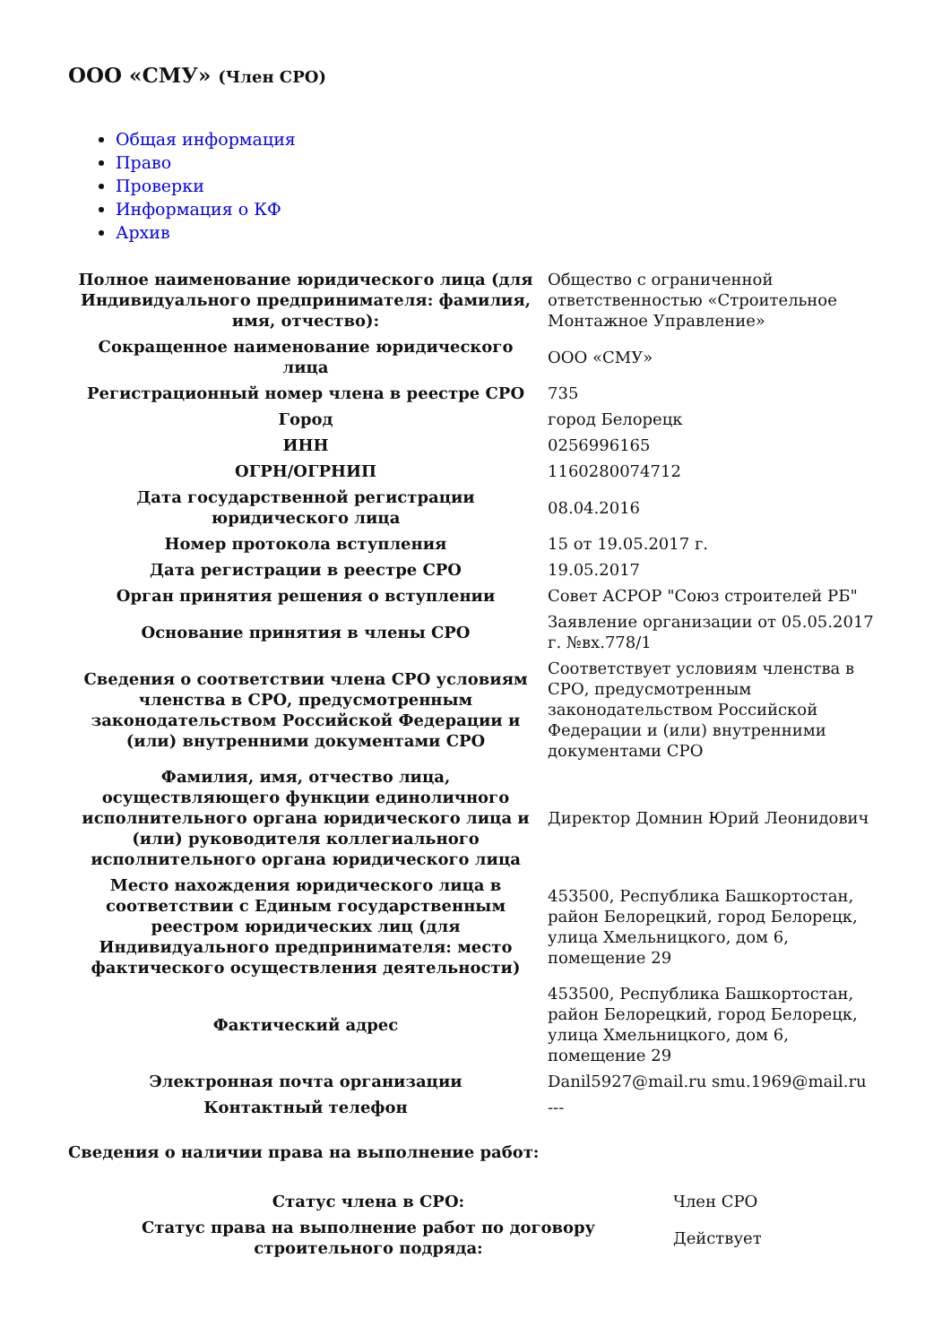ООО «СМУ» (Член СРО)
Общая информация
Право
Проверки
Информация о КФ
Архив
| Полное наименование юридического лица (для Индивидуального предпринимателя: фамилия, имя, отчество): | Общество с ограниченной ответственностью «Строительное Монтажное Управление» |
| Сокращенное наименование юридического лица | ООО «СМУ» |
| Регистрационный номер члена в реестре СРО | 735 |
| Город | город Белорецк |
| ИНН | 0256996165 |
| ОГРН/ОГРНИП | 1160280074712 |
| Дата государственной регистрации юридического лица | 08.04.2016 |
| Номер протокола вступления | 15 от 19.05.2017 г. |
| Дата регистрации в реестре СРО | 19.05.2017 |
| Орган принятия решения о вступлении | Совет АСРОР "Союз строителей РБ" |
| Основание принятия в члены СРО | Заявление организации от 05.05.2017 г. №вх.778/1 |
| Сведения о соответствии члена СРО условиям членства в СРО, предусмотренным законодательством Российской Федерации и (или) внутренними документами СРО | Соответствует условиям членства в СРО, предусмотренным законодательством Российской Федерации и (или) внутренними документами СРО |
| Фамилия, имя, отчество лица, осуществляющего функции единоличного исполнительного органа юридического лица и (или) руководителя коллегиального исполнительного органа юридического лица | Директор Домнин Юрий Леонидович |
| Место нахождения юридического лица в соответствии с Единым государственным реестром юридических лиц (для Индивидуального предпринимателя: место фактического осуществления деятельности) | 453500, Республика Башкортостан, район Белорецкий, город Белорецк, улица Хмельницкого, дом 6, помещение 29 |
| Фактический адрес | 453500, Республика Башкортостан, район Белорецкий, город Белорецк, улица Хмельницкого, дом 6, помещение 29 |
| Электронная почта организации | Danil5927@mail.ru smu.1969@mail.ru |
| Контактный телефон | --- |
Сведения о наличии права на выполнение работ:
| Статус члена в СРО: | Член СРО |
| Статус права на выполнение работ по договору строительного подряда: | Действует |